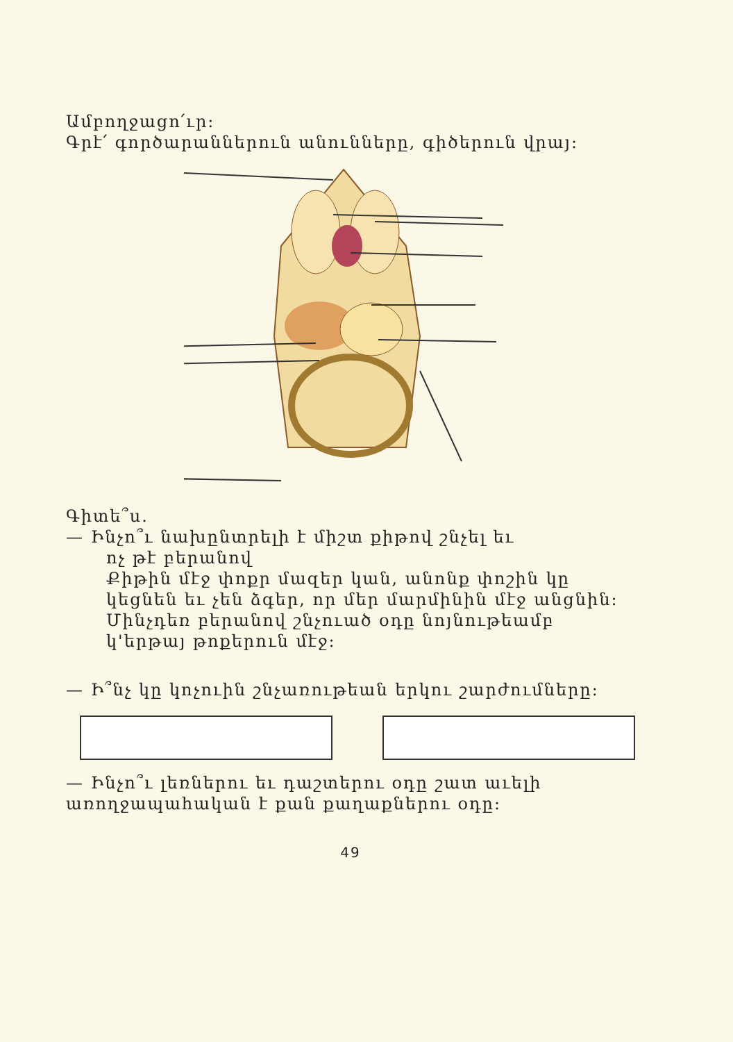Ամբողջացո՛ւր:
Գրէ՛ գործարաններուն անունները, գիծերուն վրայ:
Գիտե՞ս.
— Ինչո՞ւ նախընտրելի է միշտ քիթով շնչել եւ
ոչ թէ բերանով
Քիթին մէջ փոքր մազեր կան, անոնք փոշին կը կեցնեն եւ չեն ձգեր, որ մեր մարմինին մէջ անցնին: Մինչդեռ բերանով շնչուած օդը նոյնութեամբ կ'երթայ թոքերուն մէջ:
— Ի՞նչ կը կոչուին շնչառութեան երկու շարժումները:
— Ինչո՞ւ լեռներու եւ դաշտերու օդը շատ աւելի առողջապահական է քան քաղաքներու օդը:
49